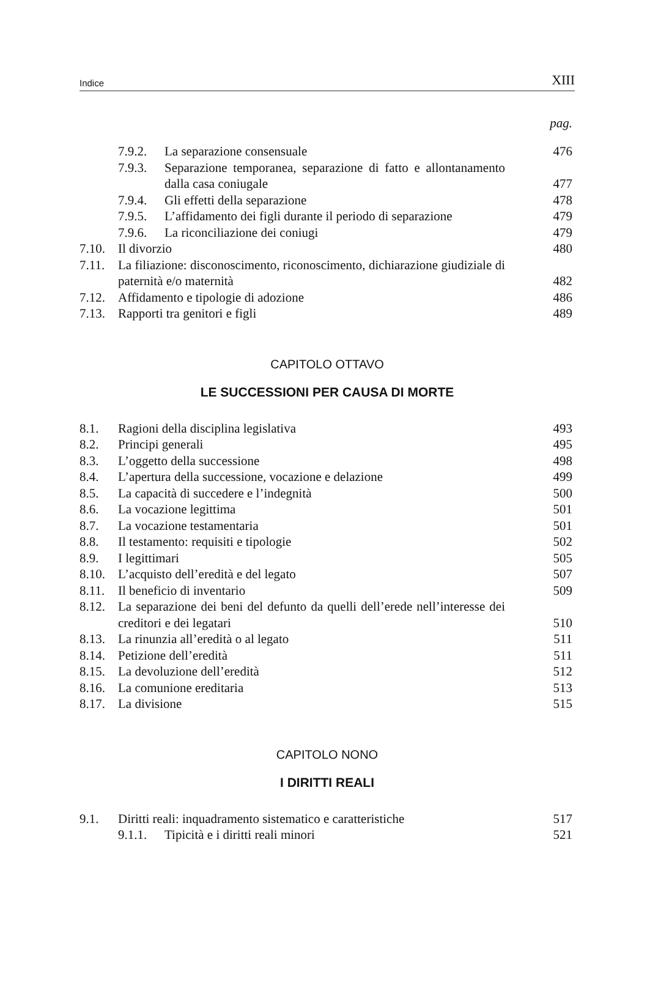Indice XIII
pag.
| | / 7.9.2. / La separazione consensuale / | 476 |
| | / 7.9.3. / Separazione temporanea, separazione di fatto e allontanamento dalla casa coniugale / | 477 |
| | / 7.9.4. / Gli effetti della separazione / | 478 |
| | / 7.9.5. / L’affidamento dei figli durante il periodo di separazione / | 479 |
| | / 7.9.6. / La riconciliazione dei coniugi / | 479 |
| 7.10. | Il divorzio | 480 |
| 7.11. | La filiazione: disconoscimento, riconoscimento, dichiarazione giudiziale di paternità e/o maternità | 482 |
| 7.12. | Affidamento e tipologie di adozione | 486 |
| 7.13. | Rapporti tra genitori e figli | 489 |
CAPITOLO OTTAVO
LE SUCCESSIONI PER CAUSA DI MORTE
| 8.1. | Ragioni della disciplina legislativa | 493 |
| 8.2. | Principi generali | 495 |
| 8.3. | L’oggetto della successione | 498 |
| 8.4. | L’apertura della successione, vocazione e delazione | 499 |
| 8.5. | La capacità di succedere e l’indegnità | 500 |
| 8.6. | La vocazione legittima | 501 |
| 8.7. | La vocazione testamentaria | 501 |
| 8.8. | Il testamento: requisiti e tipologie | 502 |
| 8.9. | I legittimari | 505 |
| 8.10. | L’acquisto dell’eredità e del legato | 507 |
| 8.11. | Il beneficio di inventario | 509 |
| 8.12. | La separazione dei beni del defunto da quelli dell’erede nell’interesse dei creditori e dei legatari | 510 |
| 8.13. | La rinunzia all’eredità o al legato | 511 |
| 8.14. | Petizione dell’eredità | 511 |
| 8.15. | La devoluzione dell’eredità | 512 |
| 8.16. | La comunione ereditaria | 513 |
| 8.17. | La divisione | 515 |
CAPITOLO NONO
I DIRITTI REALI
| 9.1. | Diritti reali: inquadramento sistematico e caratteristiche | 517 |
| | / 9.1.1. / Tipicità e i diritti reali minori / | 521 |